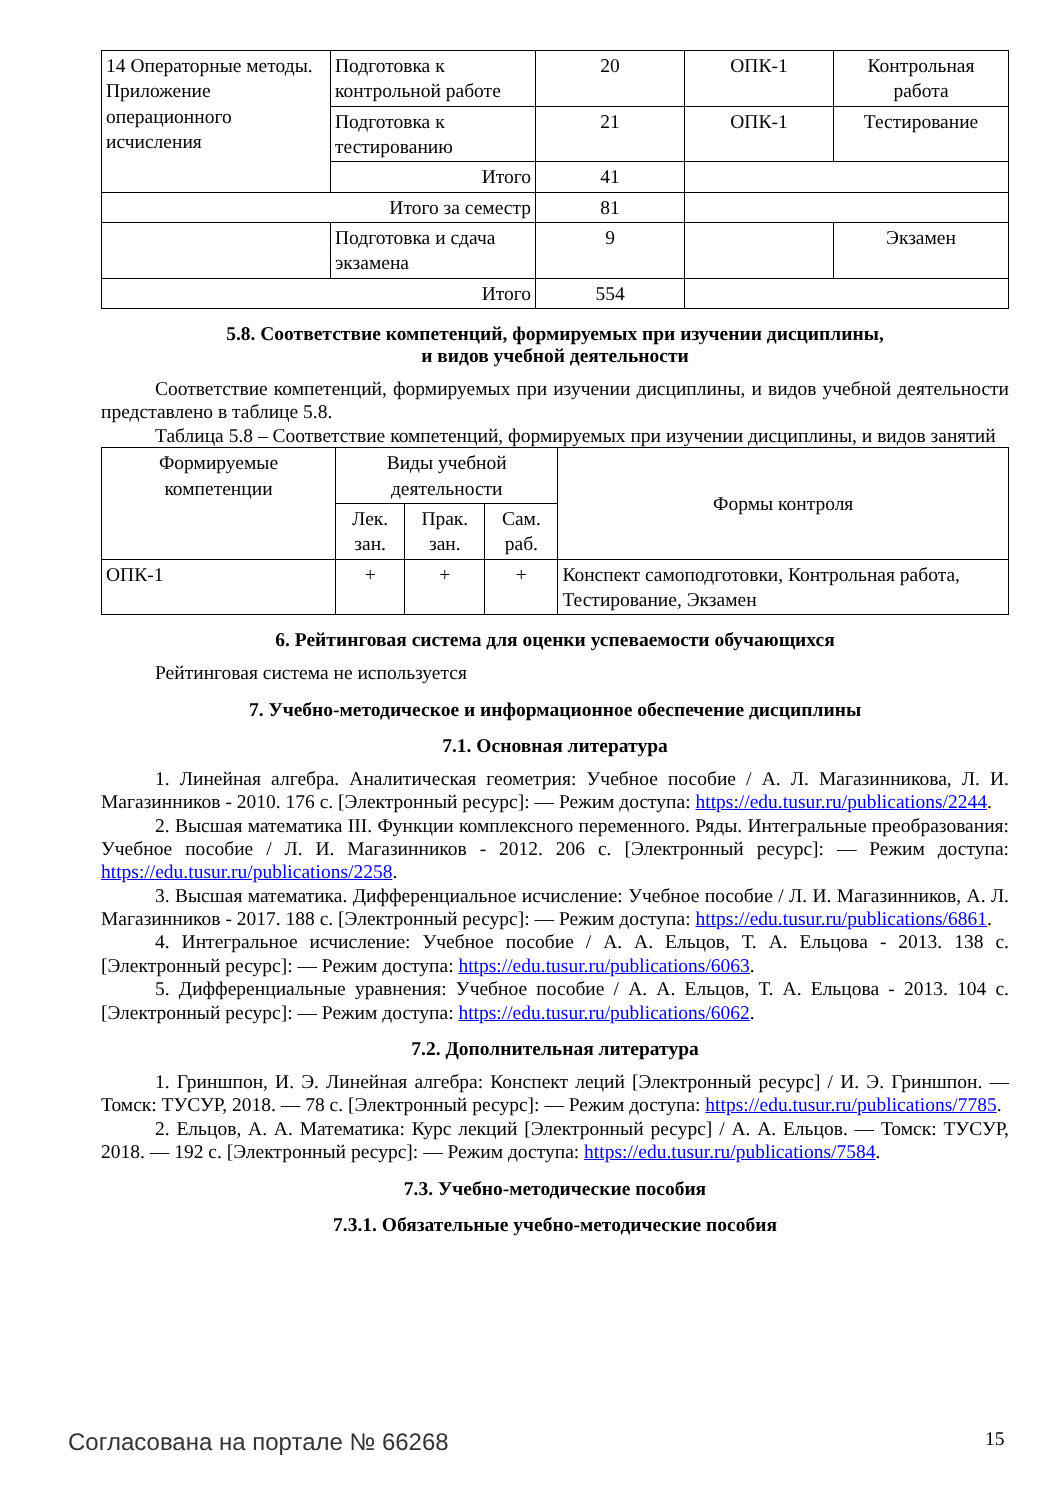| 14 Операторные методы. Приложение операционного исчисления | Подготовка к контрольной работе | 20 | ОПК-1 | Контрольная работа |
| | Подготовка к тестированию | 21 | ОПК-1 | Тестирование |
| | Итого | 41 | | |
| Итого за семестр | | 81 | | |
| | Подготовка и сдача экзамена | 9 | | Экзамен |
| Итого | | 554 | | |
5.8. Соответствие компетенций, формируемых при изучении дисциплины,
и видов учебной деятельности
Соответствие компетенций, формируемых при изучении дисциплины, и видов учебной деятельности представлено в таблице 5.8.
Таблица 5.8 – Соответствие компетенций, формируемых при изучении дисциплины, и видов занятий
| Формируемые компетенции | Виды учебной деятельности | | | Формы контроля |
| --- | --- | --- | --- | --- |
| | Лек. зан. | Прак. зан. | Сам. раб. | |
| ОПК-1 | + | + | + | Конспект самоподготовки, Контрольная работа, Тестирование, Экзамен |
6. Рейтинговая система для оценки успеваемости обучающихся
Рейтинговая система не используется
7. Учебно-методическое и информационное обеспечение дисциплины
7.1. Основная литература
1. Линейная алгебра. Аналитическая геометрия: Учебное пособие / А. Л. Магазинникова, Л. И. Магазинников - 2010. 176 с. [Электронный ресурс]: — Режим доступа: https://edu.tusur.ru/publications/2244.
2. Высшая математика III. Функции комплексного переменного. Ряды. Интегральные преобразования: Учебное пособие / Л. И. Магазинников - 2012. 206 с. [Электронный ресурс]: — Режим доступа: https://edu.tusur.ru/publications/2258.
3. Высшая математика. Дифференциальное исчисление: Учебное пособие / Л. И. Магазинников, А. Л. Магазинников - 2017. 188 с. [Электронный ресурс]: — Режим доступа: https://edu.tusur.ru/publications/6861.
4. Интегральное исчисление: Учебное пособие / А. А. Ельцов, Т. А. Ельцова - 2013. 138 с. [Электронный ресурс]: — Режим доступа: https://edu.tusur.ru/publications/6063.
5. Дифференциальные уравнения: Учебное пособие / А. А. Ельцов, Т. А. Ельцова - 2013. 104 с. [Электронный ресурс]: — Режим доступа: https://edu.tusur.ru/publications/6062.
7.2. Дополнительная литература
1. Гриншпон, И. Э. Линейная алгебра: Конспект леций [Электронный ресурс] / И. Э. Гриншпон. — Томск: ТУСУР, 2018. — 78 с. [Электронный ресурс]: — Режим доступа: https://edu.tusur.ru/publications/7785.
2. Ельцов, А. А. Математика: Курс лекций [Электронный ресурс] / А. А. Ельцов. — Томск: ТУСУР, 2018. — 192 с. [Электронный ресурс]: — Режим доступа: https://edu.tusur.ru/publications/7584.
7.3. Учебно-методические пособия
7.3.1. Обязательные учебно-методические пособия
Согласована на портале № 66268 15